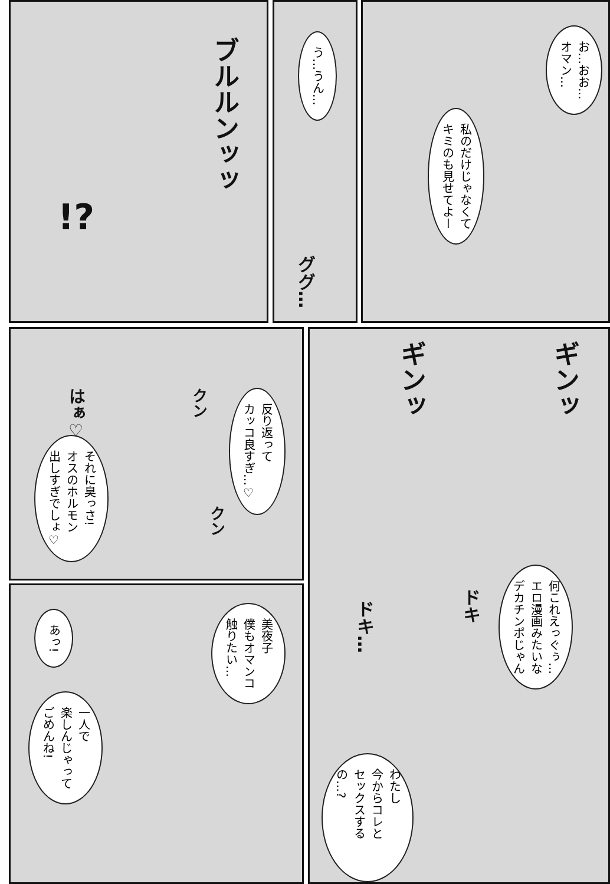お…おお…
オマン…
私のだけじゃなくて
キミのも見せてよー
う…うん…
ググ…
ブルルンッッ
!?
ギンッ
ギンッ
何これえっぐぅ…
エロ漫画みたいな
デカチンポじゃん
ドキ
ドキ…
わたし
今からコレと
セックスするの…?
反り返って
カッコ良すぎ…♡
はぁ♡
それに臭っさ!
オスのホルモン
出しすぎでしょ♡
クン
クン
美夜子
僕もオマンコ
触りたい…
あっ!
一人で
楽しんじゃって
ごめんね!